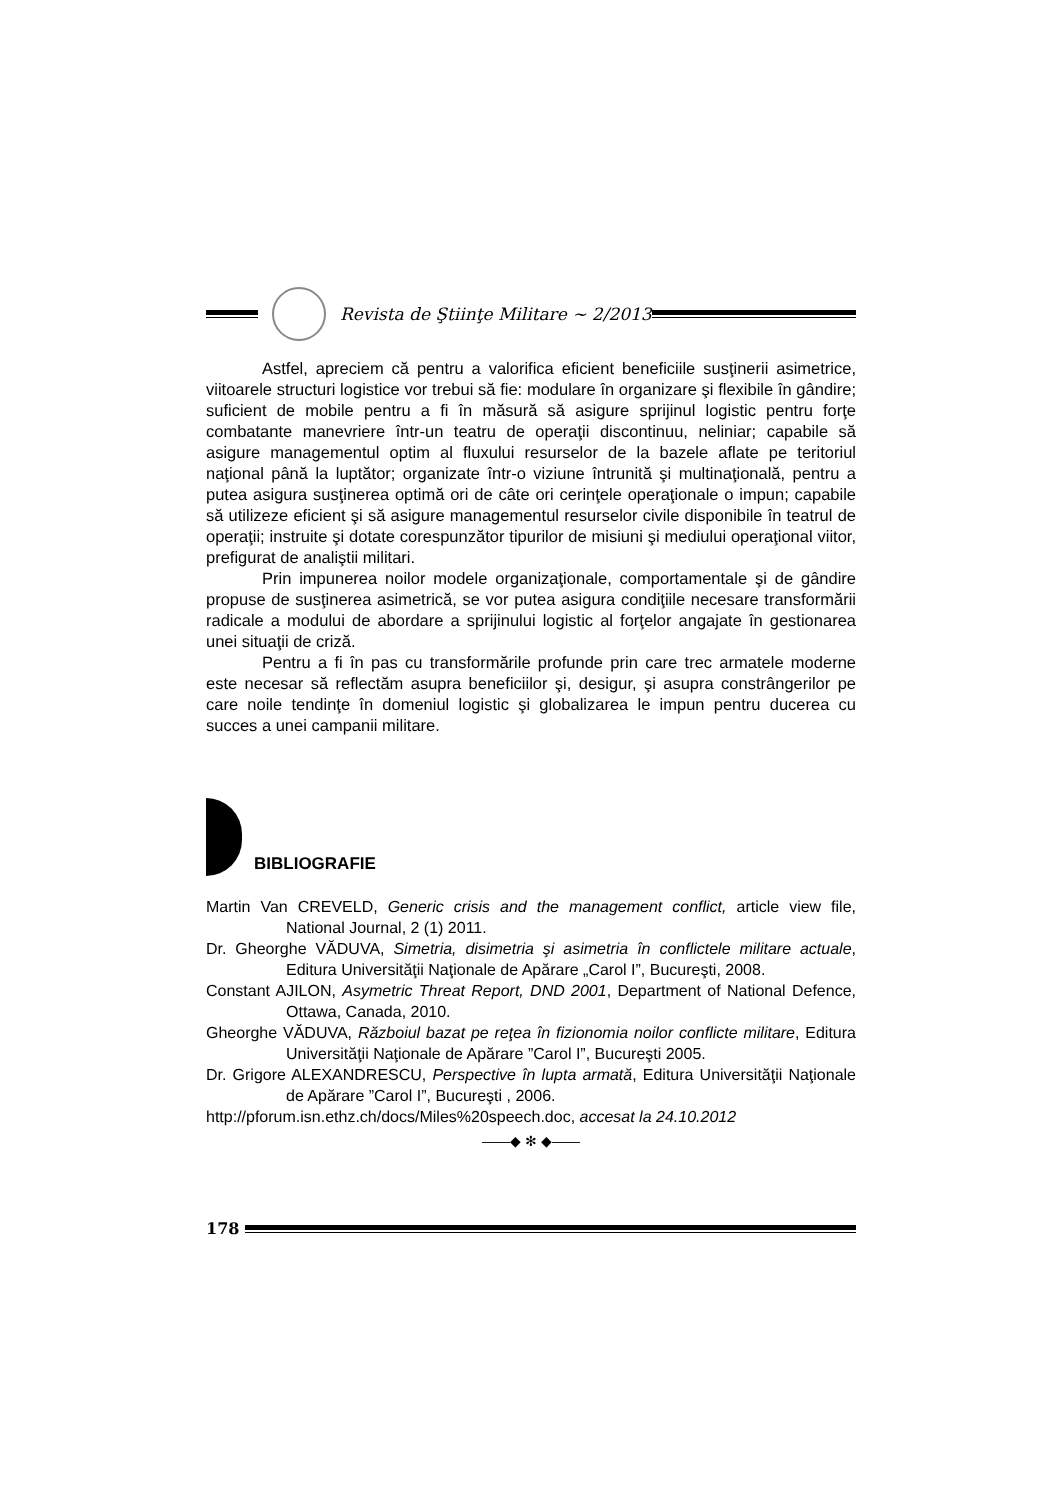Revista de Ştiinţe Militare ~ 2/2013
Astfel, apreciem că pentru a valorifica eficient beneficiile susţinerii asimetrice, viitoarele structuri logistice vor trebui să fie: modulare în organizare şi flexibile în gândire; suficient de mobile pentru a fi în măsură să asigure sprijinul logistic pentru forţe combatante manevriere într-un teatru de operaţii discontinuu, neliniar; capabile să asigure managementul optim al fluxului resurselor de la bazele aflate pe teritoriul naţional până la luptător; organizate într-o viziune întrunită şi multinaţională, pentru a putea asigura susţinerea optimă ori de câte ori cerinţele operaţionale o impun; capabile să utilizeze eficient şi să asigure managementul resurselor civile disponibile în teatrul de operaţii; instruite şi dotate corespunzător tipurilor de misiuni şi mediului operaţional viitor, prefigurat de analiştii militari.
Prin impunerea noilor modele organizaţionale, comportamentale şi de gândire propuse de susţinerea asimetrică, se vor putea asigura condiţiile necesare transformării radicale a modului de abordare a sprijinului logistic al forţelor angajate în gestionarea unei situaţii de criză.
Pentru a fi în pas cu transformările profunde prin care trec armatele moderne este necesar să reflectăm asupra beneficiilor şi, desigur, şi asupra constrângerilor pe care noile tendinţe în domeniul logistic şi globalizarea le impun pentru ducerea cu succes a unei campanii militare.
BIBLIOGRAFIE
Martin Van CREVELD, Generic crisis and the management conflict, article view file, National Journal, 2 (1) 2011.
Dr. Gheorghe VĂDUVA, Simetria, disimetria şi asimetria în conflictele militare actuale, Editura Universităţii Naţionale de Apărare „Carol I”, Bucureşti, 2008.
Constant AJILON, Asymetric Threat Report, DND 2001, Department of National Defence, Ottawa, Canada, 2010.
Gheorghe VĂDUVA, Războiul bazat pe reţea în fizionomia noilor conflicte militare, Editura Universităţii Naţionale de Apărare ”Carol I”, Bucureşti 2005.
Dr. Grigore ALEXANDRESCU, Perspective în lupta armată, Editura Universităţii Naţionale de Apărare ”Carol I”, Bucureşti , 2006.
http://pforum.isn.ethz.ch/docs/Miles%20speech.doc, accesat la 24.10.2012
——◆ ✻ ◆——
178